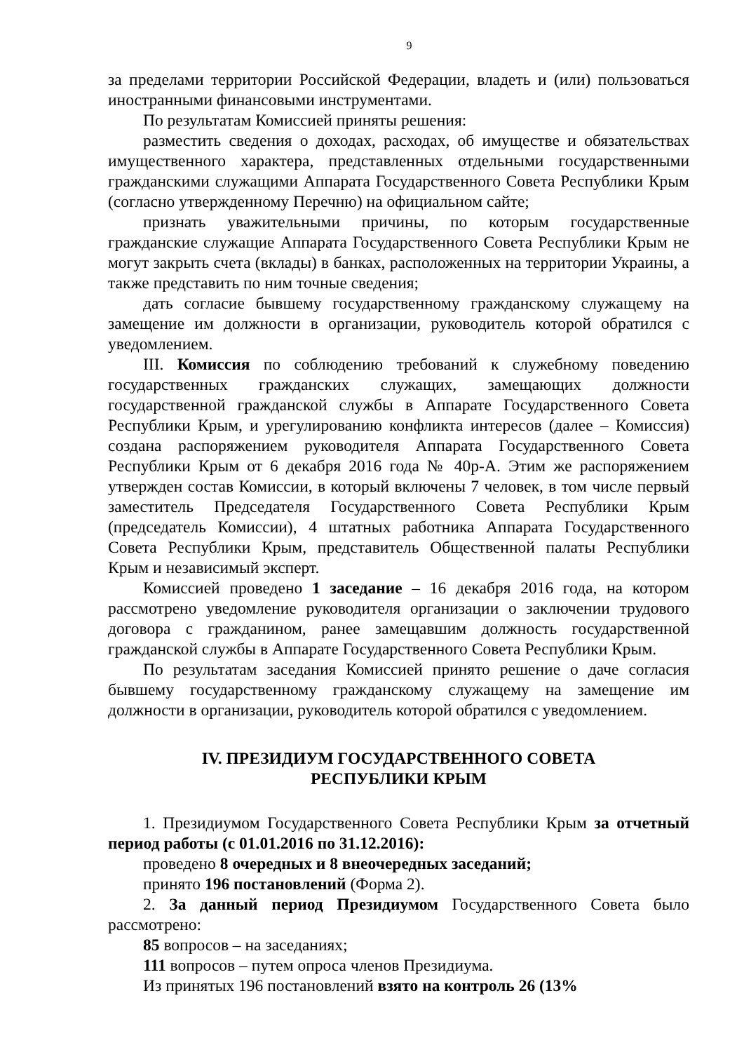9
за пределами территории Российской Федерации, владеть и (или) пользоваться иностранными финансовыми инструментами.
По результатам Комиссией приняты решения:
разместить сведения о доходах, расходах, об имуществе и обязательствах имущественного характера, представленных отдельными государственными гражданскими служащими Аппарата Государственного Совета Республики Крым (согласно утвержденному Перечню) на официальном сайте;
признать уважительными причины, по которым государственные гражданские служащие Аппарата Государственного Совета Республики Крым не могут закрыть счета (вклады) в банках, расположенных на территории Украины, а также представить по ним точные сведения;
дать согласие бывшему государственному гражданскому служащему на замещение им должности в организации, руководитель которой обратился с уведомлением.
III. Комиссия по соблюдению требований к служебному поведению государственных гражданских служащих, замещающих должности государственной гражданской службы в Аппарате Государственного Совета Республики Крым, и урегулированию конфликта интересов (далее – Комиссия) создана распоряжением руководителя Аппарата Государственного Совета Республики Крым от 6 декабря 2016 года № 40р-А. Этим же распоряжением утвержден состав Комиссии, в который включены 7 человек, в том числе первый заместитель Председателя Государственного Совета Республики Крым (председатель Комиссии), 4 штатных работника Аппарата Государственного Совета Республики Крым, представитель Общественной палаты Республики Крым и независимый эксперт.
Комиссией проведено 1 заседание – 16 декабря 2016 года, на котором рассмотрено уведомление руководителя организации о заключении трудового договора с гражданином, ранее замещавшим должность государственной гражданской службы в Аппарате Государственного Совета Республики Крым.
По результатам заседания Комиссией принято решение о даче согласия бывшему государственному гражданскому служащему на замещение им должности в организации, руководитель которой обратился с уведомлением.
IV. ПРЕЗИДИУМ ГОСУДАРСТВЕННОГО СОВЕТА
РЕСПУБЛИКИ КРЫМ
1. Президиумом Государственного Совета Республики Крым за отчетный период работы (с 01.01.2016 по 31.12.2016):
проведено 8 очередных и 8 внеочередных заседаний;
принято 196 постановлений (Форма 2).
2. За данный период Президиумом Государственного Совета было рассмотрено:
85 вопросов – на заседаниях;
111 вопросов – путем опроса членов Президиума.
Из принятых 196 постановлений взято на контроль 26 (13%